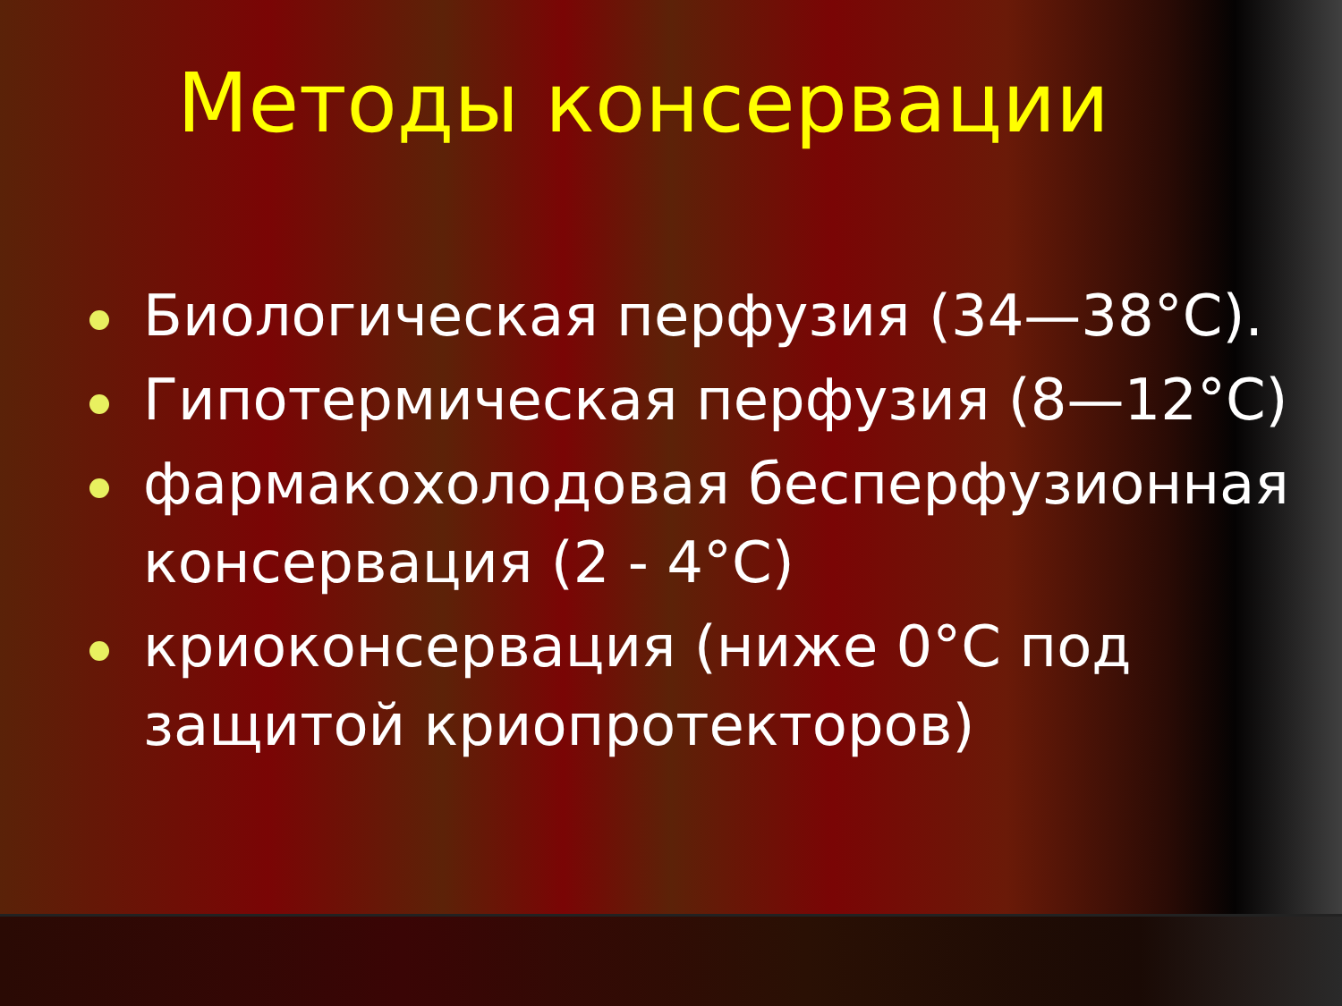Методы консервации
Биологическая перфузия (34—38°С).
Гипотермическая перфузия (8—12°С)
фармакохолодовая бесперфузионная консервация (2 - 4°С)
криоконсервация (ниже 0°С под защитой криопротекторов)